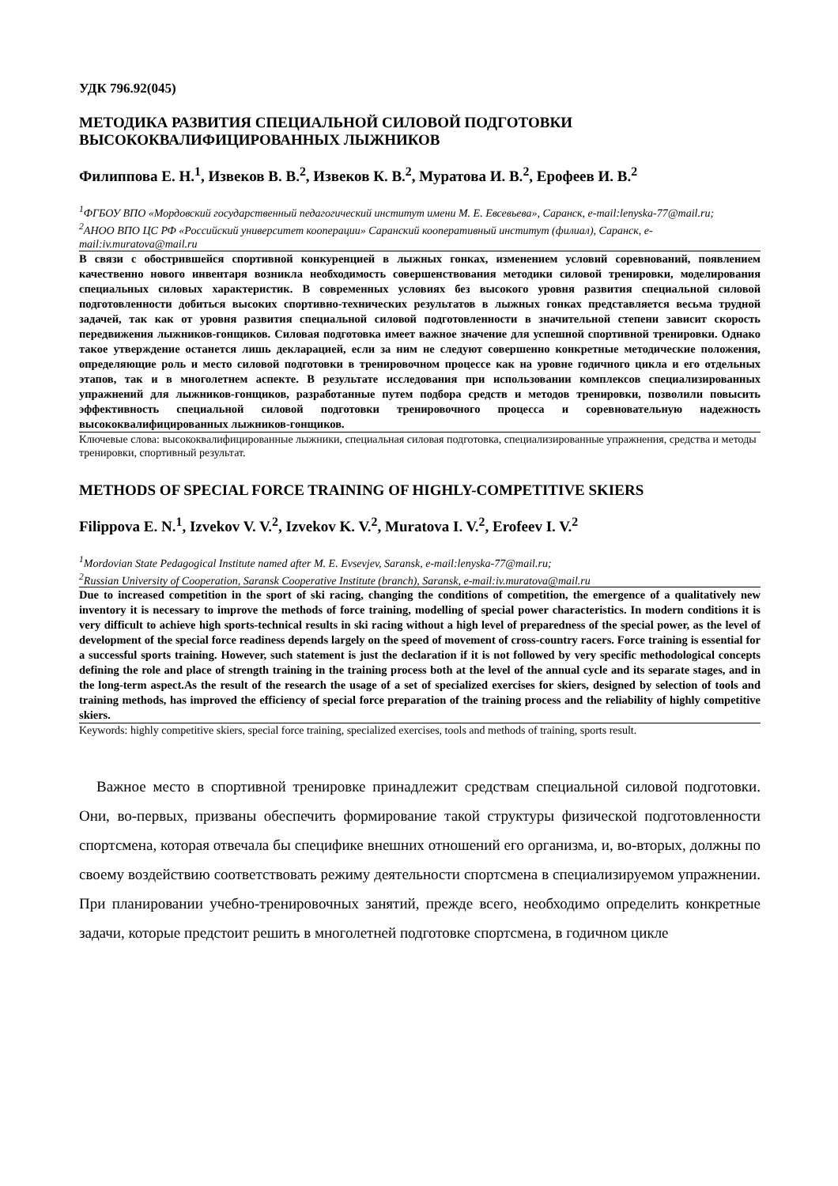УДК 796.92(045)
МЕТОДИКА РАЗВИТИЯ СПЕЦИАЛЬНОЙ СИЛОВОЙ ПОДГОТОВКИ
ВЫСОКОКВАЛИФИЦИРОВАННЫХ ЛЫЖНИКОВ
Филиппова Е. Н.<sup>1</sup>, Извеков В. В.<sup>2</sup>, Извеков К. В.<sup>2</sup>, Муратова И. В.<sup>2</sup>, Ерофеев И. В.<sup>2</sup>
<sup>1</sup> ФГБОУ ВПО «Мордовский государственный педагогический институт имени М. Е. Евсевьева», Саранск, e-mail:lenyska-77@mail.ru;
<sup>2</sup> АНОО ВПО ЦС РФ «Российский университет кооперации» Саранский кооперативный институт (филиал), Саранск, e-mail:iv.muratova@mail.ru
В связи с обострившейся спортивной конкуренцией в лыжных гонках, изменением условий соревнований, появлением качественно нового инвентаря возникла необходимость совершенствования методики силовой тренировки, моделирования специальных силовых характеристик. В современных условиях без высокого уровня развития специальной силовой подготовленности добиться высоких спортивно-технических результатов в лыжных гонках представляется весьма трудной задачей, так как от уровня развития специальной силовой подготовленности в значительной степени зависит скорость передвижения лыжников-гонщиков. Силовая подготовка имеет важное значение для успешной спортивной тренировки. Однако такое утверждение останется лишь декларацией, если за ним не следуют совершенно конкретные методические положения, определяющие роль и место силовой подготовки в тренировочном процессе как на уровне годичного цикла и его отдельных этапов, так и в многолетнем аспекте. В результате исследования при использовании комплексов специализированных упражнений для лыжников-гонщиков, разработанные путем подбора средств и методов тренировки, позволили повысить эффективность специальной силовой подготовки тренировочного процесса и соревновательную надежность высококвалифицированных лыжников-гонщиков.
Ключевые слова: высококвалифицированные лыжники, специальная силовая подготовка, специализированные упражнения, средства и методы тренировки, спортивный результат.
METHODS OF SPECIAL FORCE TRAINING OF HIGHLY-COMPETITIVE SKIERS
Filippova E. N.<sup>1</sup>, Izvekov V. V.<sup>2</sup>, Izvekov K. V.<sup>2</sup>, Muratova I. V.<sup>2</sup>, Erofeev I. V.<sup>2</sup>
<sup>1</sup> Mordovian State Pedagogical Institute named after M. E. Evsevjev, Saransk, e-mail:lenyska-77@mail.ru;
<sup>2</sup> Russian University of Cooperation, Saransk Cooperative Institute (branch), Saransk, e-mail:iv.muratova@mail.ru
Due to increased competition in the sport of ski racing, changing the conditions of competition, the emergence of a qualitatively new inventory it is necessary to improve the methods of force training, modelling of special power characteristics. In modern conditions it is very difficult to achieve high sports-technical results in ski racing without a high level of preparedness of the special power, as the level of development of the special force readiness depends largely on the speed of movement of cross-country racers. Force training is essential for a successful sports training. However, such statement is just the declaration if it is not followed by very specific methodological concepts defining the role and place of strength training in the training process both at the level of the annual cycle and its separate stages, and in the long-term aspect.As the result of the research the usage of a set of specialized exercises for skiers, designed by selection of tools and training methods, has improved the efficiency of special force preparation of the training process and the reliability of highly competitive skiers.
Keywords: highly competitive skiers, special force training, specialized exercises, tools and methods of training, sports result.
Важное место в спортивной тренировке принадлежит средствам специальной силовой подготовки. Они, во-первых, призваны обеспечить формирование такой структуры физической подготовленности спортсмена, которая отвечала бы специфике внешних отношений его организма, и, во-вторых, должны по своему воздействию соответствовать режиму деятельности спортсмена в специализируемом упражнении. При планировании учебно-тренировочных занятий, прежде всего, необходимо определить конкретные задачи, которые предстоит решить в многолетней подготовке спортсмена, в годичном цикле